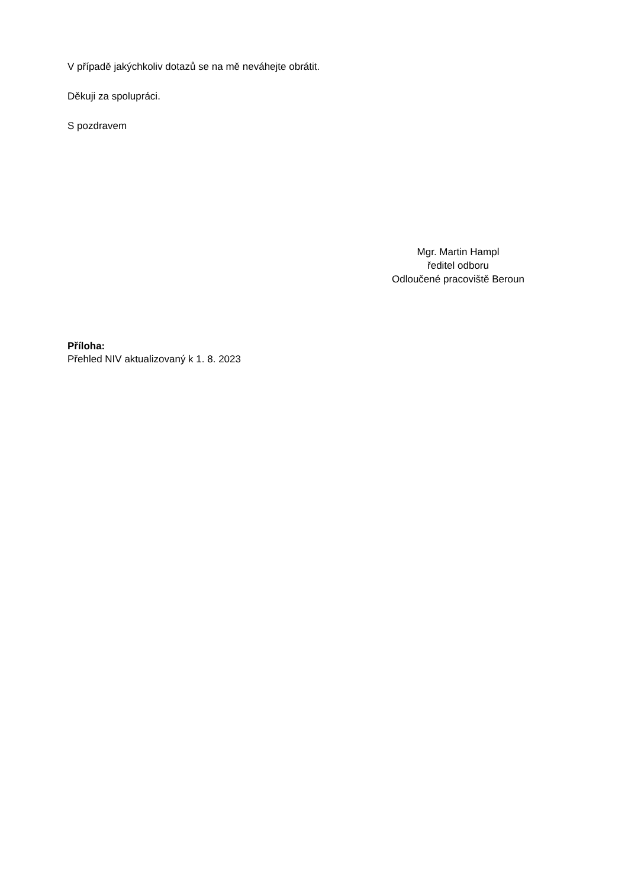V případě jakýchkoliv dotazů se na mě neváhejte obrátit.
Děkuji za spolupráci.
S pozdravem
Mgr. Martin Hampl
ředitel odboru
Odloučené pracoviště Beroun
Příloha:
Přehled NIV aktualizovaný k 1. 8. 2023